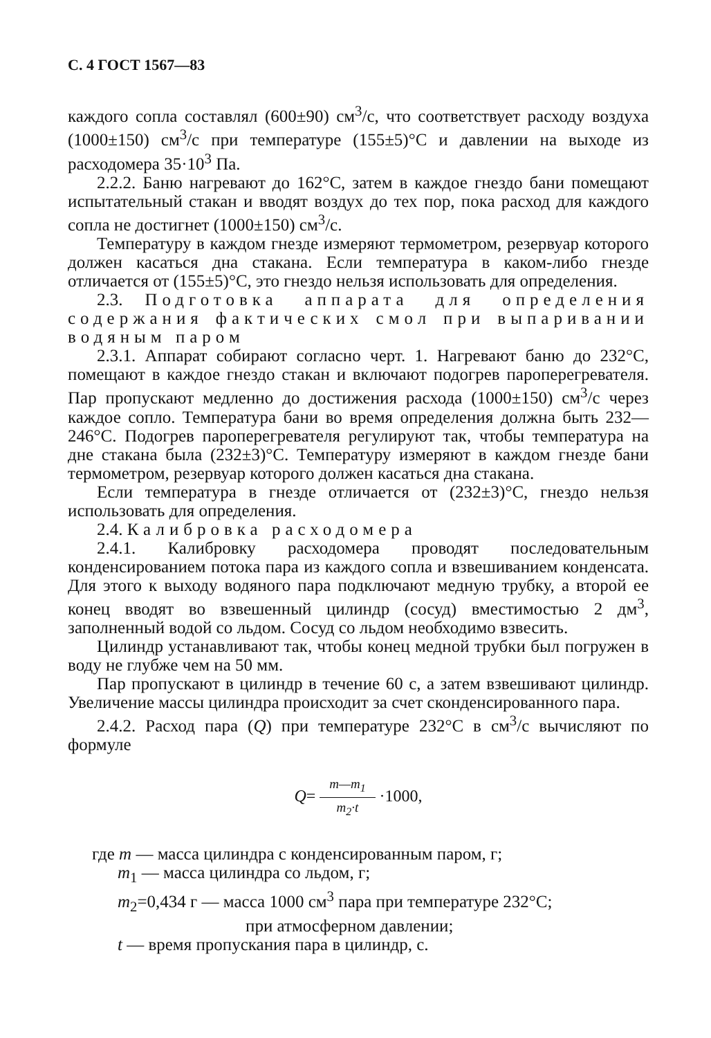С. 4 ГОСТ 1567—83
каждого сопла составлял (600±90) см<sup>3</sup>/с, что соответствует расходу воздуха (1000±150) см<sup>3</sup>/с при температуре (155±5)°С и давлении на выходе из расходомера 35·10<sup>3</sup> Па.
2.2.2. Баню нагревают до 162°С, затем в каждое гнездо бани помещают испытательный стакан и вводят воздух до тех пор, пока расход для каждого сопла не достигнет (1000±150) см<sup>3</sup>/с.
Температуру в каждом гнезде измеряют термометром, резервуар которого должен касаться дна стакана. Если температура в каком-либо гнезде отличается от (155±5)°С, это гнездо нельзя использовать для определения.
2.3. Подготовка аппарата для определения содержания фактических смол при выпаривании водяным паром
2.3.1. Аппарат собирают согласно черт. 1. Нагревают баню до 232°С, помещают в каждое гнездо стакан и включают подогрев пароперегревателя. Пар пропускают медленно до достижения расхода (1000±150) см<sup>3</sup>/с через каждое сопло. Температура бани во время определения должна быть 232—246°С. Подогрев пароперегревателя регулируют так, чтобы температура на дне стакана была (232±3)°С. Температуру измеряют в каждом гнезде бани термометром, резервуар которого должен касаться дна стакана.
Если температура в гнезде отличается от (232±3)°С, гнездо нельзя использовать для определения.
2.4. Калибровка расходомера
2.4.1. Калибровку расходомера проводят последовательным конденсированием потока пара из каждого сопла и взвешиванием конденсата. Для этого к выходу водяного пара подключают медную трубку, а второй ее конец вводят во взвешенный цилиндр (сосуд) вместимостью 2 дм<sup>3</sup>, заполненный водой со льдом. Сосуд со льдом необходимо взвесить.
Цилиндр устанавливают так, чтобы конец медной трубки был погружен в воду не глубже чем на 50 мм.
Пар пропускают в цилиндр в течение 60 с, а затем взвешивают цилиндр. Увеличение массы цилиндра происходит за счет сконденсированного пара.
2.4.2. Расход пара (Q) при температуре 232°С в см<sup>3</sup>/с вычисляют по формуле
Q= m—m<sub>1</sub> m<sub>2</sub>·t ·1000,
где m — масса цилиндра с конденсированным паром, г;
m<sub>1</sub> — масса цилиндра со льдом, г;
m<sub>2</sub>=0,434 г — масса 1000 см<sup>3</sup> пара при температуре 232°С;
при атмосферном давлении;
t — время пропускания пара в цилиндр, с.